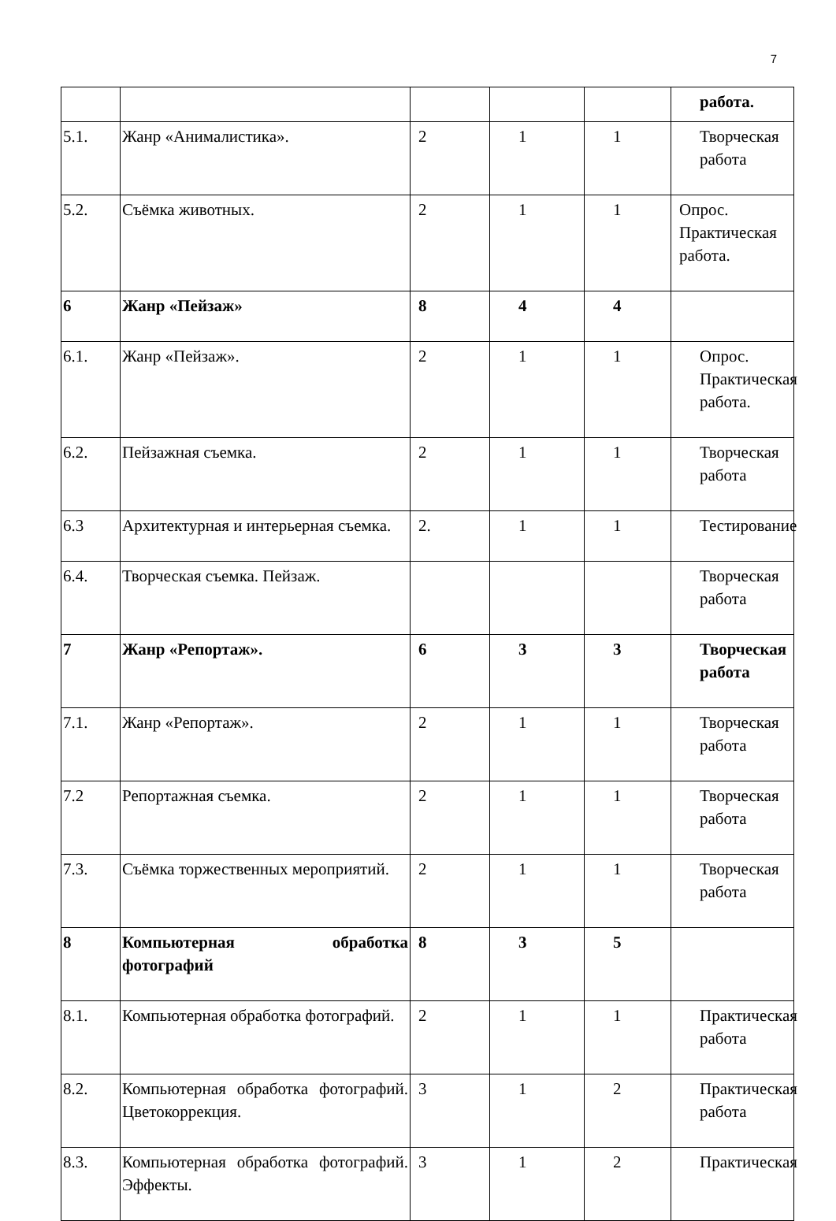7
| | | | | | работа. |
| 5.1. | Жанр «Анималистика». | 2 | 1 | 1 | Творческая работа |
| 5.2. | Съёмка животных. | 2 | 1 | 1 | Опрос. Практическая работа. |
| 6 | Жанр «Пейзаж» | 8 | 4 | 4 | |
| 6.1. | Жанр «Пейзаж». | 2 | 1 | 1 | Опрос. Практическая работа. |
| 6.2. | Пейзажная съемка. | 2 | 1 | 1 | Творческая работа |
| 6.3 | Архитектурная и интерьерная съемка. | 2. | 1 | 1 | Тестирование |
| 6.4. | Творческая съемка. Пейзаж. | | | | Творческая работа |
| 7 | Жанр «Репортаж». | 6 | 3 | 3 | Творческая работа |
| 7.1. | Жанр «Репортаж». | 2 | 1 | 1 | Творческая работа |
| 7.2 | Репортажная съемка. | 2 | 1 | 1 | Творческая работа |
| 7.3. | Съёмка торжественных мероприятий. | 2 | 1 | 1 | Творческая работа |
| 8 | Компьютерная обработка фотографий | 8 | 3 | 5 | |
| 8.1. | Компьютерная обработка фотографий. | 2 | 1 | 1 | Практическая работа |
| 8.2. | Компьютерная обработка фотографий. Цветокоррекция. | 3 | 1 | 2 | Практическая работа |
| 8.3. | Компьютерная обработка фотографий. Эффекты. | 3 | 1 | 2 | Практическая |